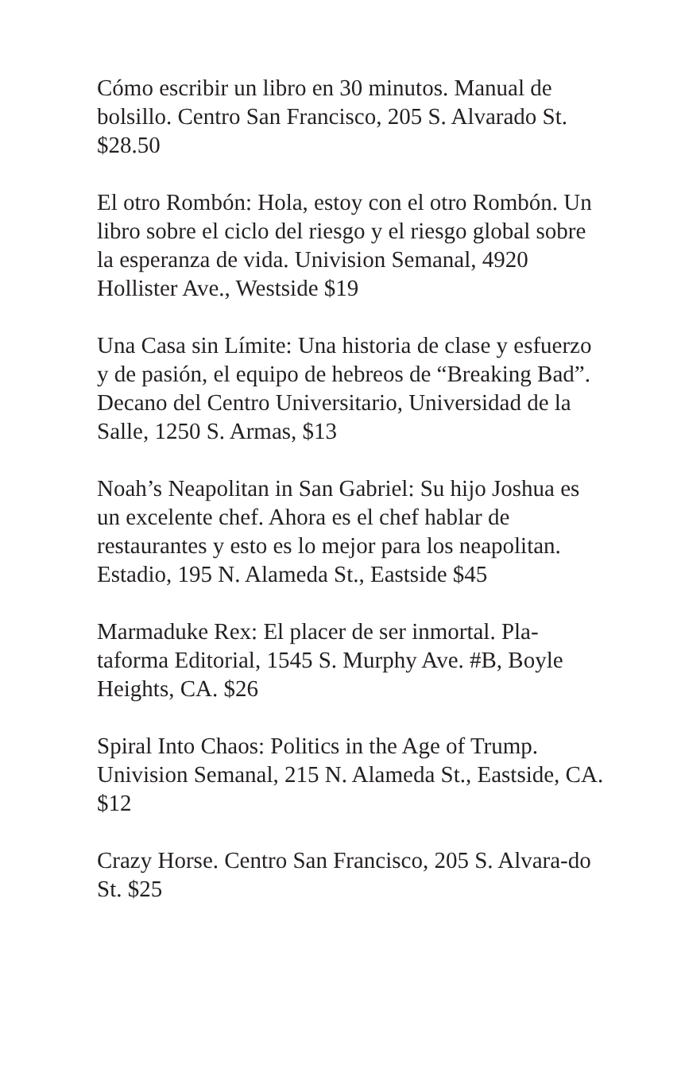Cómo escribir un libro en 30 minutos. Manual de bolsillo. Centro San Francisco, 205 S. Alvarado St. $28.50
El otro Rombón: Hola, estoy con el otro Rombón. Un libro sobre el ciclo del riesgo y el riesgo global sobre la esperanza de vida. Univision Semanal, 4920 Hollister Ave., Westside $19
Una Casa sin Límite: Una historia de clase y esfuerzo y de pasión, el equipo de hebreos de “Breaking Bad”. Decano del Centro Universitario, Universidad de la Salle, 1250 S. Armas, $13
Noah’s Neapolitan in San Gabriel: Su hijo Joshua es un excelente chef. Ahora es el chef hablar de restaurantes y esto es lo mejor para los neapolitan. Estadio, 195 N. Alameda St., Eastside $45
Marmaduke Rex: El placer de ser inmortal. Pla-taforma Editorial, 1545 S. Murphy Ave. #B, Boyle Heights, CA. $26
Spiral Into Chaos: Politics in the Age of Trump. Univision Semanal, 215 N. Alameda St., Eastside, CA. $12
Crazy Horse. Centro San Francisco, 205 S. Alvara-do St. $25